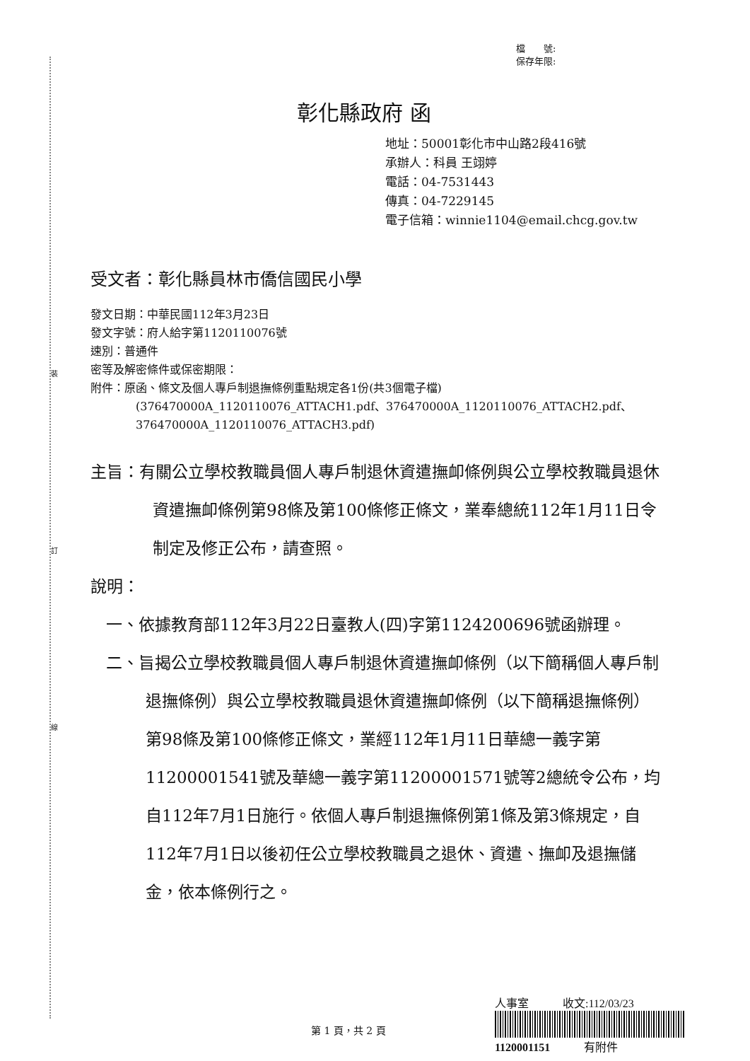裝
訂
線
檔　　號:
保存年限:
彰化縣政府 函
地址：50001彰化市中山路2段416號
承辦人：科員 王翊婷
電話：04-7531443
傳真：04-7229145
電子信箱：winnie1104@email.chcg.gov.tw
受文者：彰化縣員林市僑信國民小學
發文日期：中華民國112年3月23日
發文字號：府人給字第1120110076號
速別：普通件
密等及解密條件或保密期限：
附件：原函、條文及個人專戶制退撫條例重點規定各1份(共3個電子檔)
(376470000A_1120110076_ATTACH1.pdf、376470000A_1120110076_ATTACH2.pdf、376470000A_1120110076_ATTACH3.pdf)
主旨：有關公立學校教職員個人專戶制退休資遣撫卹條例與公立學校教職員退休資遣撫卹條例第98條及第100條修正條文，業奉總統112年1月11日令制定及修正公布，請查照。
說明：
一、依據教育部112年3月22日臺教人(四)字第1124200696號函辦理。
二、旨揭公立學校教職員個人專戶制退休資遣撫卹條例（以下簡稱個人專戶制退撫條例）與公立學校教職員退休資遣撫卹條例（以下簡稱退撫條例）第98條及第100條修正條文，業經112年1月11日華總一義字第11200001541號及華總一義字第11200001571號等2總統令公布，均自112年7月1日施行。依個人專戶制退撫條例第1條及第3條規定，自112年7月1日以後初任公立學校教職員之退休、資遣、撫卹及退撫儲金，依本條例行之。
第 1 頁，共 2 頁
人事室　　　收文:112/03/23
1120001151　　　有附件